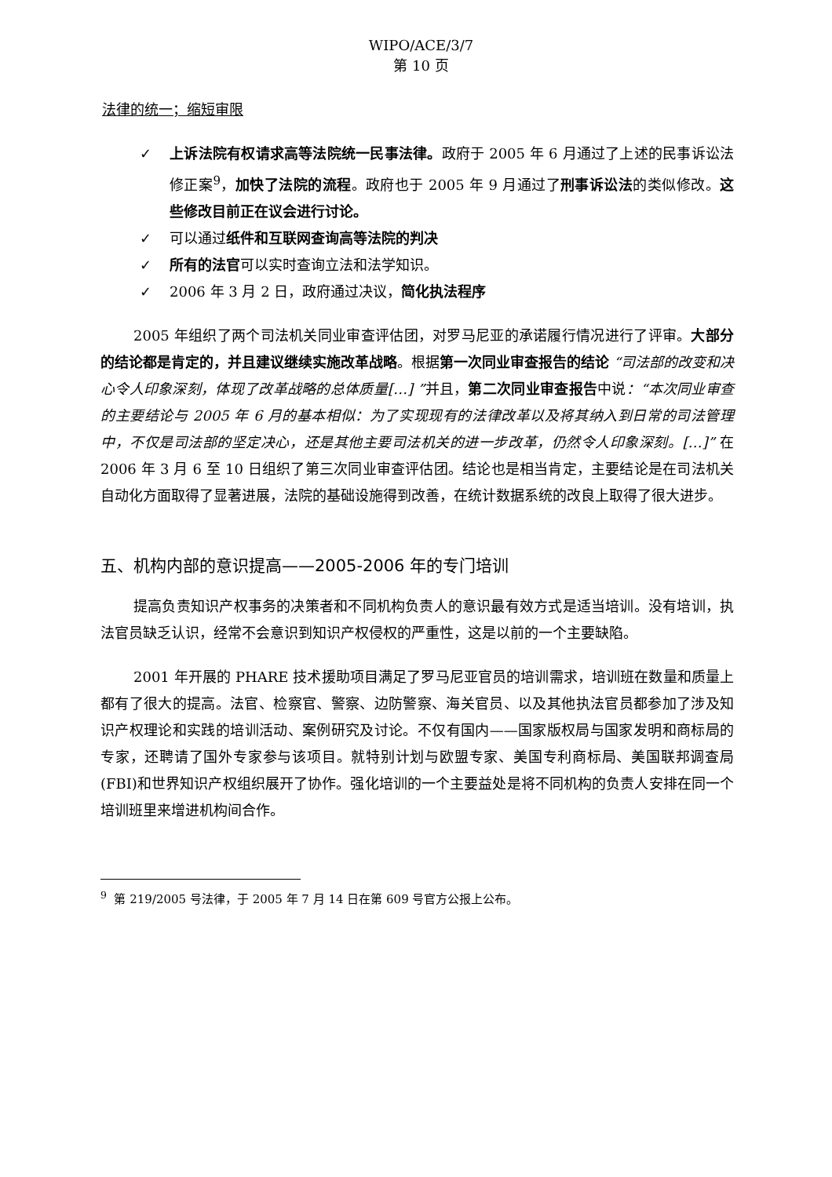WIPO/ACE/3/7
第 10 页
法律的统一；缩短审限
✓ 上诉法院有权请求高等法院统一民事法律。政府于 2005 年 6 月通过了上述的民事诉讼法修正案<sup>9</sup>，加快了法院的流程。政府也于 2005 年 9 月通过了刑事诉讼法的类似修改。这些修改目前正在议会进行讨论。
✓ 可以通过纸件和互联网查询高等法院的判决
✓ 所有的法官可以实时查询立法和法学知识。
✓ 2006 年 3 月 2 日，政府通过决议，简化执法程序
2005 年组织了两个司法机关同业审查评估团，对罗马尼亚的承诺履行情况进行了评审。大部分的结论都是肯定的，并且建议继续实施改革战略。根据第一次同业审查报告的结论 “司法部的改变和决心令人印象深刻，体现了改革战略的总体质量[…] ”并且，第二次同业审查报告中说：“本次同业审查的主要结论与 2005 年 6 月的基本相似：为了实现现有的法律改革以及将其纳入到日常的司法管理中，不仅是司法部的坚定决心，还是其他主要司法机关的进一步改革，仍然令人印象深刻。[…]” 在 2006 年 3 月 6 至 10 日组织了第三次同业审查评估团。结论也是相当肯定，主要结论是在司法机关自动化方面取得了显著进展，法院的基础设施得到改善，在统计数据系统的改良上取得了很大进步。
五、机构内部的意识提高——2005-2006 年的专门培训
提高负责知识产权事务的决策者和不同机构负责人的意识最有效方式是适当培训。没有培训，执法官员缺乏认识，经常不会意识到知识产权侵权的严重性，这是以前的一个主要缺陷。
2001 年开展的 PHARE 技术援助项目满足了罗马尼亚官员的培训需求，培训班在数量和质量上都有了很大的提高。法官、检察官、警察、边防警察、海关官员、以及其他执法官员都参加了涉及知识产权理论和实践的培训活动、案例研究及讨论。不仅有国内——国家版权局与国家发明和商标局的专家，还聘请了国外专家参与该项目。就特别计划与欧盟专家、美国专利商标局、美国联邦调查局(FBI)和世界知识产权组织展开了协作。强化培训的一个主要益处是将不同机构的负责人安排在同一个培训班里来增进机构间合作。
<sup>9</sup> 第 219/2005 号法律，于 2005 年 7 月 14 日在第 609 号官方公报上公布。